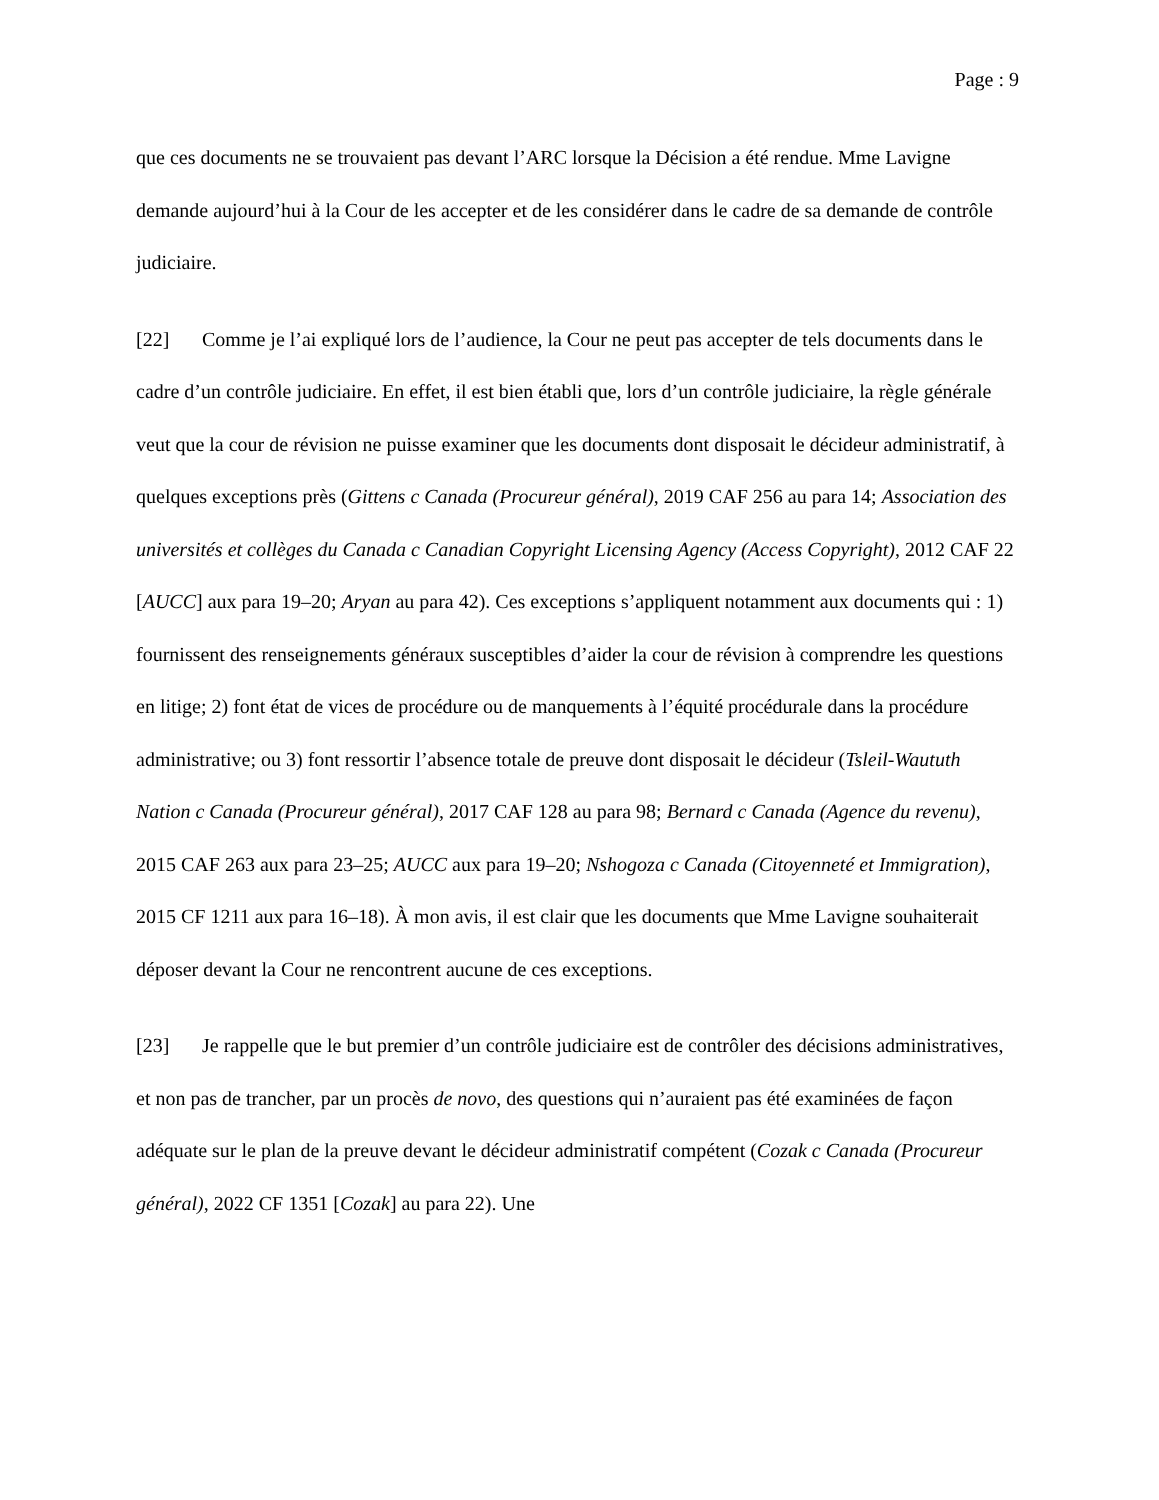Page : 9
que ces documents ne se trouvaient pas devant l’ARC lorsque la Décision a été rendue. Mme Lavigne demande aujourd’hui à la Cour de les accepter et de les considérer dans le cadre de sa demande de contrôle judiciaire.
[22] Comme je l’ai expliqué lors de l’audience, la Cour ne peut pas accepter de tels documents dans le cadre d’un contrôle judiciaire. En effet, il est bien établi que, lors d’un contrôle judiciaire, la règle générale veut que la cour de révision ne puisse examiner que les documents dont disposait le décideur administratif, à quelques exceptions près (Gittens c Canada (Procureur général), 2019 CAF 256 au para 14; Association des universités et collèges du Canada c Canadian Copyright Licensing Agency (Access Copyright), 2012 CAF 22 [AUCC] aux para 19–20; Aryan au para 42). Ces exceptions s’appliquent notamment aux documents qui : 1) fournissent des renseignements généraux susceptibles d’aider la cour de révision à comprendre les questions en litige; 2) font état de vices de procédure ou de manquements à l’équité procédurale dans la procédure administrative; ou 3) font ressortir l’absence totale de preuve dont disposait le décideur (Tsleil-Waututh Nation c Canada (Procureur général), 2017 CAF 128 au para 98; Bernard c Canada (Agence du revenu), 2015 CAF 263 aux para 23–25; AUCC aux para 19–20; Nshogoza c Canada (Citoyenneté et Immigration), 2015 CF 1211 aux para 16–18). À mon avis, il est clair que les documents que Mme Lavigne souhaiterait déposer devant la Cour ne rencontrent aucune de ces exceptions.
[23] Je rappelle que le but premier d’un contrôle judiciaire est de contrôler des décisions administratives, et non pas de trancher, par un procès de novo, des questions qui n’auraient pas été examinées de façon adéquate sur le plan de la preuve devant le décideur administratif compétent (Cozak c Canada (Procureur général), 2022 CF 1351 [Cozak] au para 22). Une